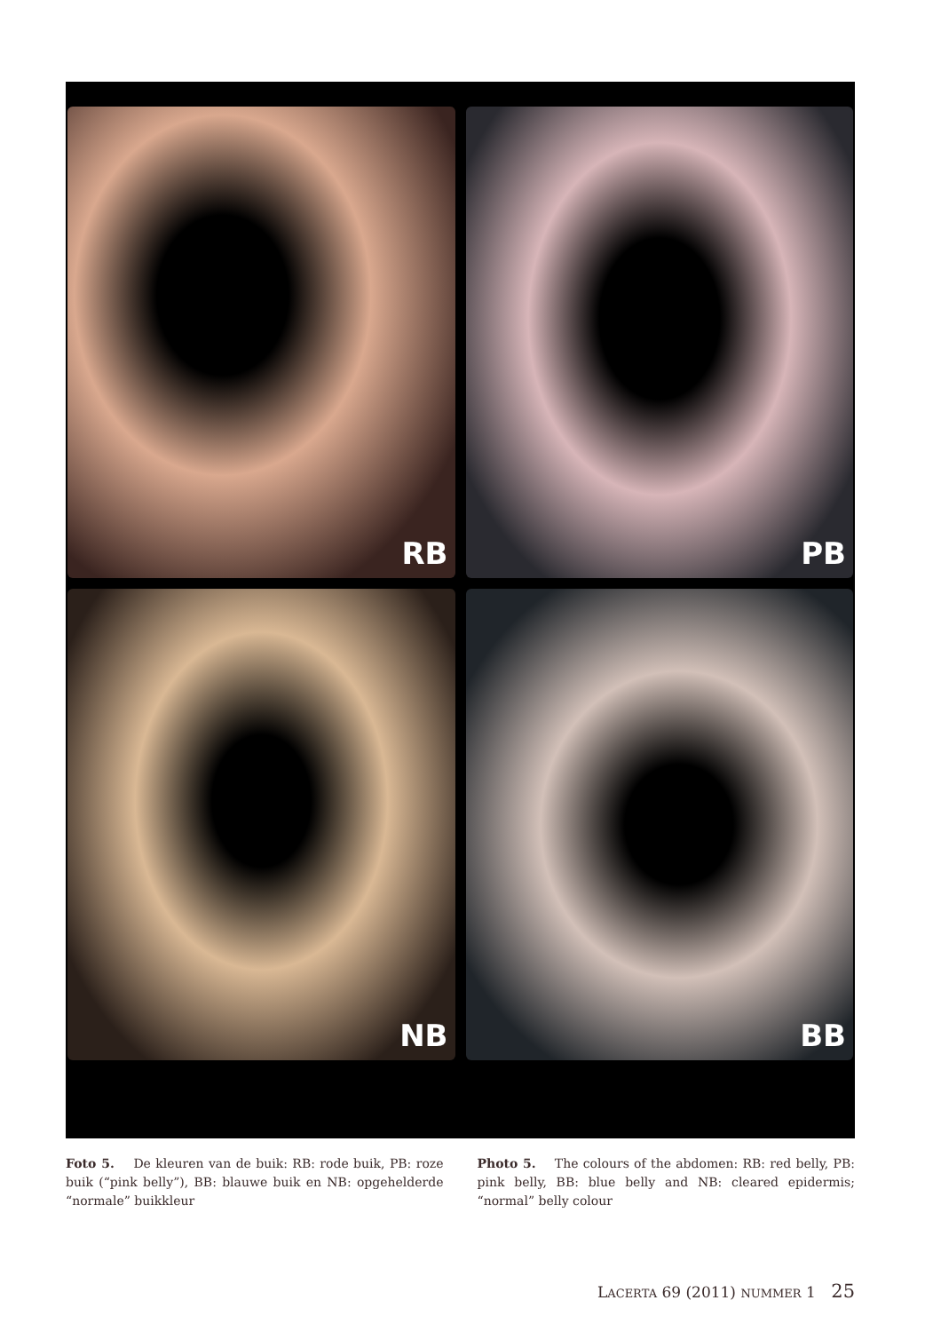RB
PB
NB
BB
Foto 5. De kleuren van de buik: RB: rode buik, PB: roze buik (“pink belly”), BB: blauwe buik en NB: opgehelderde “normale” buikkleur
Photo 5. The colours of the abdomen: RB: red belly, PB: pink belly, BB: blue belly and NB: cleared epidermis; “normal” belly colour
LACERTA 69 (2011) NUMMER 1 25